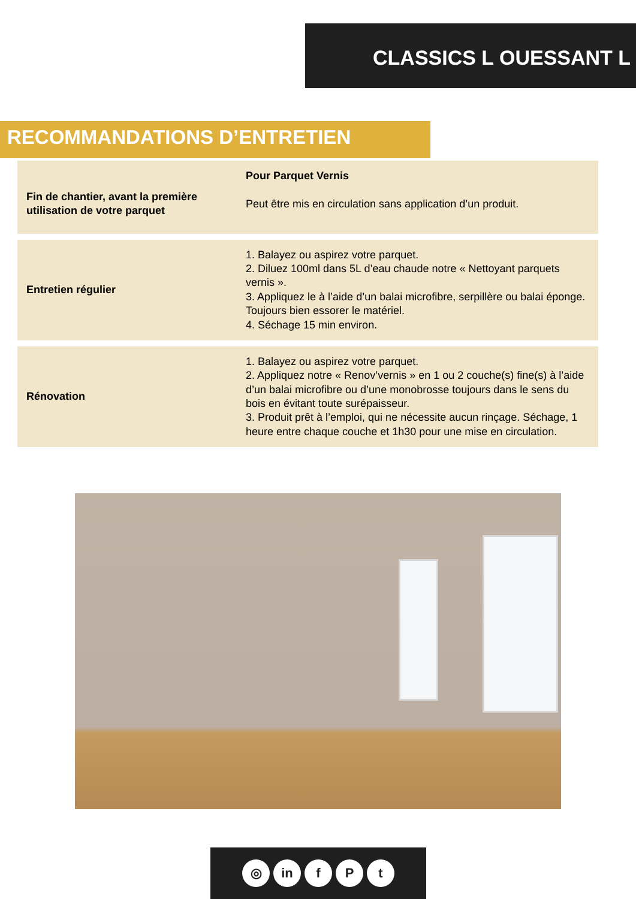CLASSICS L OUESSANT L
RECOMMANDATIONS D’ENTRETIEN
| Fin de chantier, avant la première utilisation de votre parquet | Pour Parquet Vernis Peut être mis en circulation sans application d’un produit. |
| Entretien régulier | 1. Balayez ou aspirez votre parquet. 2. Diluez 100ml dans 5L d’eau chaude notre « Nettoyant parquets vernis ». 3. Appliquez le à l’aide d’un balai microfibre, serpillère ou balai éponge. Toujours bien essorer le matériel. 4. Séchage 15 min environ. |
| Rénovation | 1. Balayez ou aspirez votre parquet. 2. Appliquez notre « Renov’vernis » en 1 ou 2 couche(s) fine(s) à l’aide d’un balai microfibre ou d’une monobrosse toujours dans le sens du bois en évitant toute surépaisseur. 3. Produit prêt à l’emploi, qui ne nécessite aucun rinçage. Séchage, 1 heure entre chaque couche et 1h30 pour une mise en circulation. |
◎ in f P t